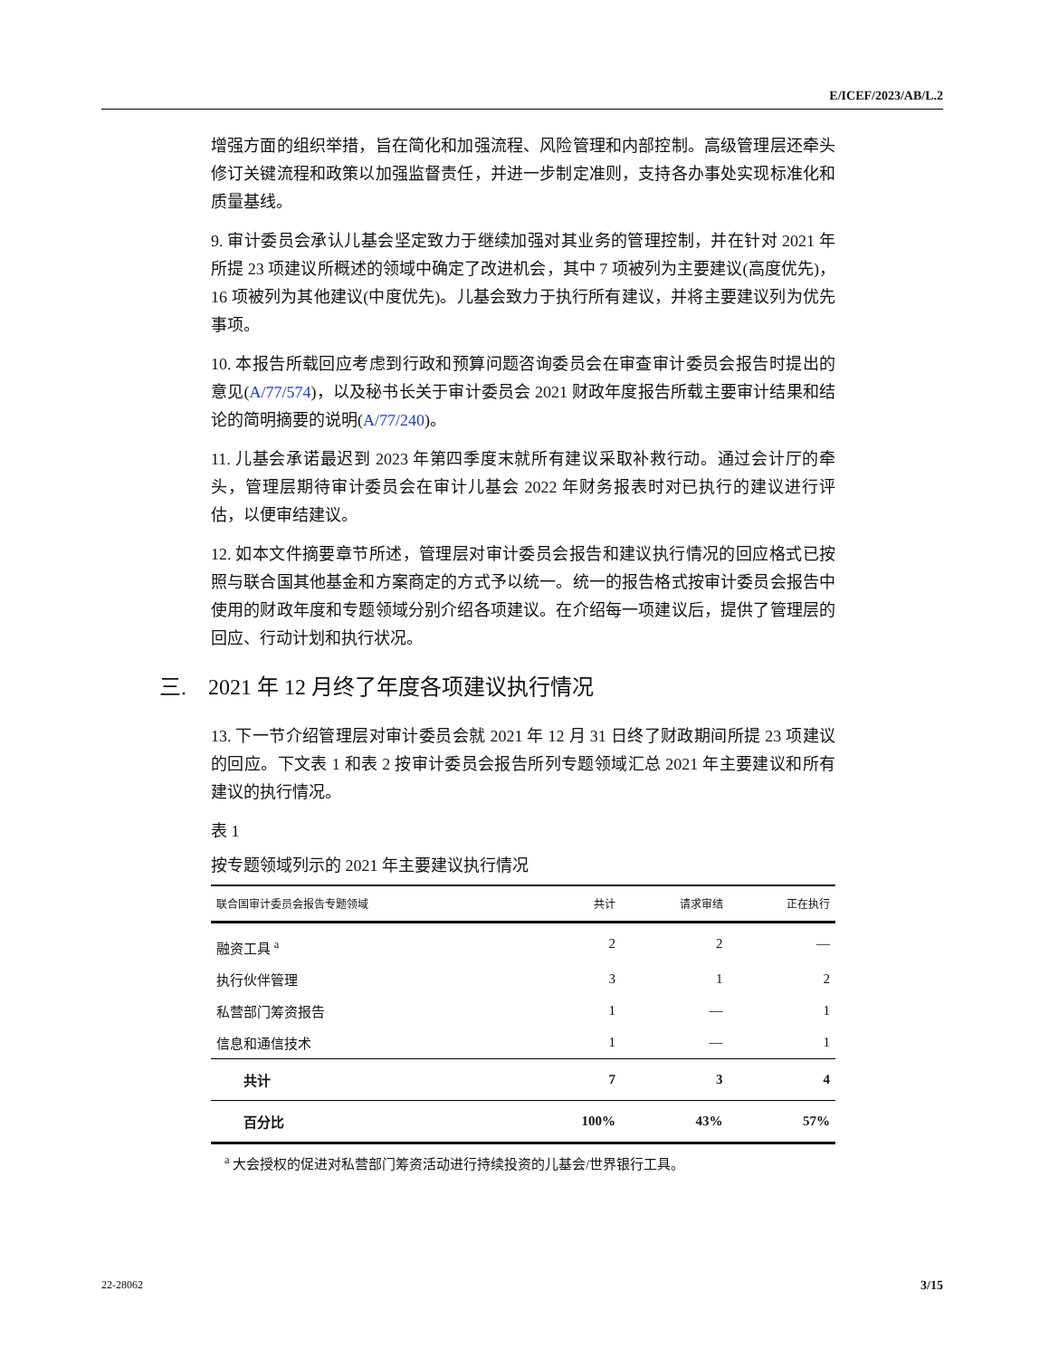E/ICEF/2023/AB/L.2
增强方面的组织举措，旨在简化和加强流程、风险管理和内部控制。高级管理层还牵头修订关键流程和政策以加强监督责任，并进一步制定准则，支持各办事处实现标准化和质量基线。
9. 审计委员会承认儿基会坚定致力于继续加强对其业务的管理控制，并在针对 2021 年所提 23 项建议所概述的领域中确定了改进机会，其中 7 项被列为主要建议(高度优先)，16 项被列为其他建议(中度优先)。儿基会致力于执行所有建议，并将主要建议列为优先事项。
10. 本报告所载回应考虑到行政和预算问题咨询委员会在审查审计委员会报告时提出的意见(A/77/574)，以及秘书长关于审计委员会 2021 财政年度报告所载主要审计结果和结论的简明摘要的说明(A/77/240)。
11. 儿基会承诺最迟到 2023 年第四季度末就所有建议采取补救行动。通过会计厅的牵头，管理层期待审计委员会在审计儿基会 2022 年财务报表时对已执行的建议进行评估，以便审结建议。
12. 如本文件摘要章节所述，管理层对审计委员会报告和建议执行情况的回应格式已按照与联合国其他基金和方案商定的方式予以统一。统一的报告格式按审计委员会报告中使用的财政年度和专题领域分别介绍各项建议。在介绍每一项建议后，提供了管理层的回应、行动计划和执行状况。
三. 2021 年 12 月终了年度各项建议执行情况
13. 下一节介绍管理层对审计委员会就 2021 年 12 月 31 日终了财政期间所提 23 项建议的回应。下文表 1 和表 2 按审计委员会报告所列专题领域汇总 2021 年主要建议和所有建议的执行情况。
表 1
按专题领域列示的 2021 年主要建议执行情况
| 联合国审计委员会报告专题领域 | 共计 | 请求审结 | 正在执行 |
| --- | --- | --- | --- |
| 融资工具 <sup>a</sup> | 2 | 2 | — |
| 执行伙伴管理 | 3 | 1 | 2 |
| 私营部门筹资报告 | 1 | — | 1 |
| 信息和通信技术 | 1 | — | 1 |
| 共计 | 7 | 3 | 4 |
| 百分比 | 100% | 43% | 57% |
<sup>a</sup> 大会授权的促进对私营部门筹资活动进行持续投资的儿基会/世界银行工具。
22-28062 3/15